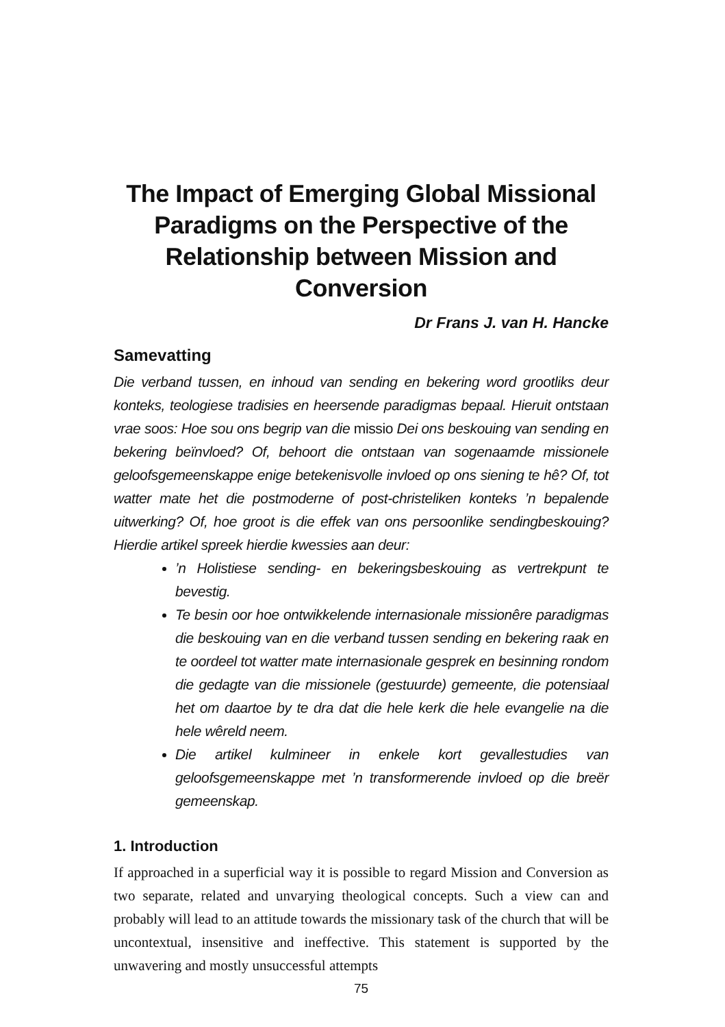The Impact of Emerging Global Missional Paradigms on the Perspective of the Relationship between Mission and Conversion
Dr Frans J. van H. Hancke
Samevatting
Die verband tussen, en inhoud van sending en bekering word grootliks deur konteks, teologiese tradisies en heersende paradigmas bepaal. Hieruit ontstaan vrae soos: Hoe sou ons begrip van die missio Dei ons beskouing van sending en bekering beïnvloed? Of, behoort die ontstaan van sogenaamde missionele geloofsgemeenskappe enige betekenisvolle invloed op ons siening te hê? Of, tot watter mate het die postmoderne of post-christeliken konteks ’n bepalende uitwerking? Of, hoe groot is die effek van ons persoonlike sendingbeskouing? Hierdie artikel spreek hierdie kwessies aan deur:
’n Holistiese sending- en bekeringsbeskouing as vertrekpunt te bevestig.
Te besin oor hoe ontwikkelende internasionale missionêre paradigmas die beskouing van en die verband tussen sending en bekering raak en te oordeel tot watter mate internasionale gesprek en besinning rondom die gedagte van die missionele (gestuurde) gemeente, die potensiaal het om daartoe by te dra dat die hele kerk die hele evangelie na die hele wêreld neem.
Die artikel kulmineer in enkele kort gevallestudies van geloofsgemeenskappe met ’n transformerende invloed op die breër gemeenskap.
1. Introduction
If approached in a superficial way it is possible to regard Mission and Conversion as two separate, related and unvarying theological concepts. Such a view can and probably will lead to an attitude towards the missionary task of the church that will be uncontextual, insensitive and ineffective. This statement is supported by the unwavering and mostly unsuccessful attempts
75